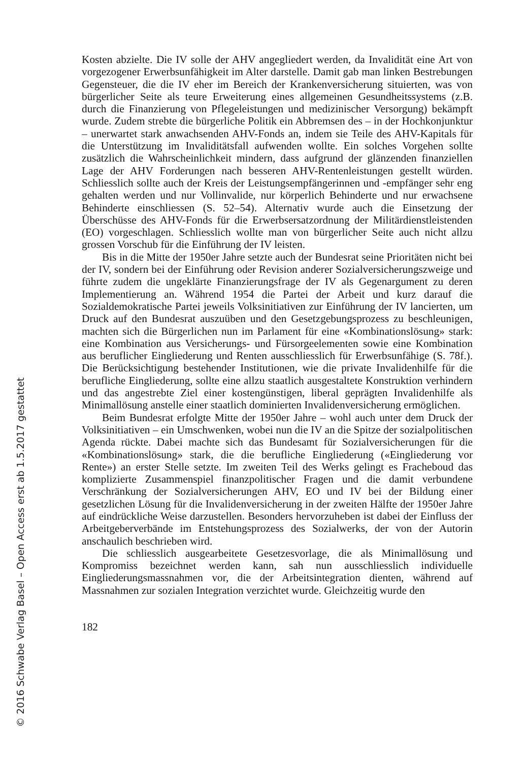Kosten abzielte. Die IV solle der AHV angegliedert werden, da Invalidität eine Art von vorgezogener Erwerbsunfähigkeit im Alter darstelle. Damit gab man linken Bestrebungen Gegensteuer, die die IV eher im Bereich der Krankenversicherung situierten, was von bürgerlicher Seite als teure Erweiterung eines allgemeinen Gesundheitssystems (z.B. durch die Finanzierung von Pflegeleistungen und medizinischer Versorgung) bekämpft wurde. Zudem strebte die bürgerliche Politik ein Abbremsen des – in der Hochkonjunktur – unerwartet stark anwachsenden AHV-Fonds an, indem sie Teile des AHV-Kapitals für die Unterstützung im Invaliditätsfall aufwenden wollte. Ein solches Vorgehen sollte zusätzlich die Wahrscheinlichkeit mindern, dass aufgrund der glänzenden finanziellen Lage der AHV Forderungen nach besseren AHV-Rentenleistungen gestellt würden. Schliesslich sollte auch der Kreis der Leistungsempfängerinnen und -empfänger sehr eng gehalten werden und nur Vollinvalide, nur körperlich Behinderte und nur erwachsene Behinderte einschliessen (S. 52–54). Alternativ wurde auch die Einsetzung der Überschüsse des AHV-Fonds für die Erwerbsersatzordnung der Militärdienstleistenden (EO) vorgeschlagen. Schliesslich wollte man von bürgerlicher Seite auch nicht allzu grossen Vorschub für die Einführung der IV leisten.
Bis in die Mitte der 1950er Jahre setzte auch der Bundesrat seine Prioritäten nicht bei der IV, sondern bei der Einführung oder Revision anderer Sozialversicherungszweige und führte zudem die ungeklärte Finanzierungsfrage der IV als Gegenargument zu deren Implementierung an. Während 1954 die Partei der Arbeit und kurz darauf die Sozialdemokratische Partei jeweils Volksinitiativen zur Einführung der IV lancierten, um Druck auf den Bundesrat auszuüben und den Gesetzgebungsprozess zu beschleunigen, machten sich die Bürgerlichen nun im Parlament für eine «Kombinationslösung» stark: eine Kombination aus Versicherungs- und Fürsorgeelementen sowie eine Kombination aus beruflicher Eingliederung und Renten ausschliesslich für Erwerbsunfähige (S. 78f.). Die Berücksichtigung bestehender Institutionen, wie die private Invalidenhilfe für die berufliche Eingliederung, sollte eine allzu staatlich ausgestaltete Konstruktion verhindern und das angestrebte Ziel einer kostengünstigen, liberal geprägten Invalidenhilfe als Minimallösung anstelle einer staatlich dominierten Invalidenversicherung ermöglichen.
Beim Bundesrat erfolgte Mitte der 1950er Jahre – wohl auch unter dem Druck der Volksinitiativen – ein Umschwenken, wobei nun die IV an die Spitze der sozialpolitischen Agenda rückte. Dabei machte sich das Bundesamt für Sozialversicherungen für die «Kombinationslösung» stark, die die berufliche Eingliederung («Eingliederung vor Rente») an erster Stelle setzte. Im zweiten Teil des Werks gelingt es Fracheboud das komplizierte Zusammenspiel finanzpolitischer Fragen und die damit verbundene Verschränkung der Sozialversicherungen AHV, EO und IV bei der Bildung einer gesetzlichen Lösung für die Invalidenversicherung in der zweiten Hälfte der 1950er Jahre auf eindrückliche Weise darzustellen. Besonders hervorzuheben ist dabei der Einfluss der Arbeitgeberverbände im Entstehungsprozess des Sozialwerks, der von der Autorin anschaulich beschrieben wird.
Die schliesslich ausgearbeitete Gesetzesvorlage, die als Minimallösung und Kompromiss bezeichnet werden kann, sah nun ausschliesslich individuelle Eingliederungsmassnahmen vor, die der Arbeitsintegration dienten, während auf Massnahmen zur sozialen Integration verzichtet wurde. Gleichzeitig wurde den
182
© 2016 Schwabe Verlag Basel – Open Access erst ab 1.5.2017 gestattet